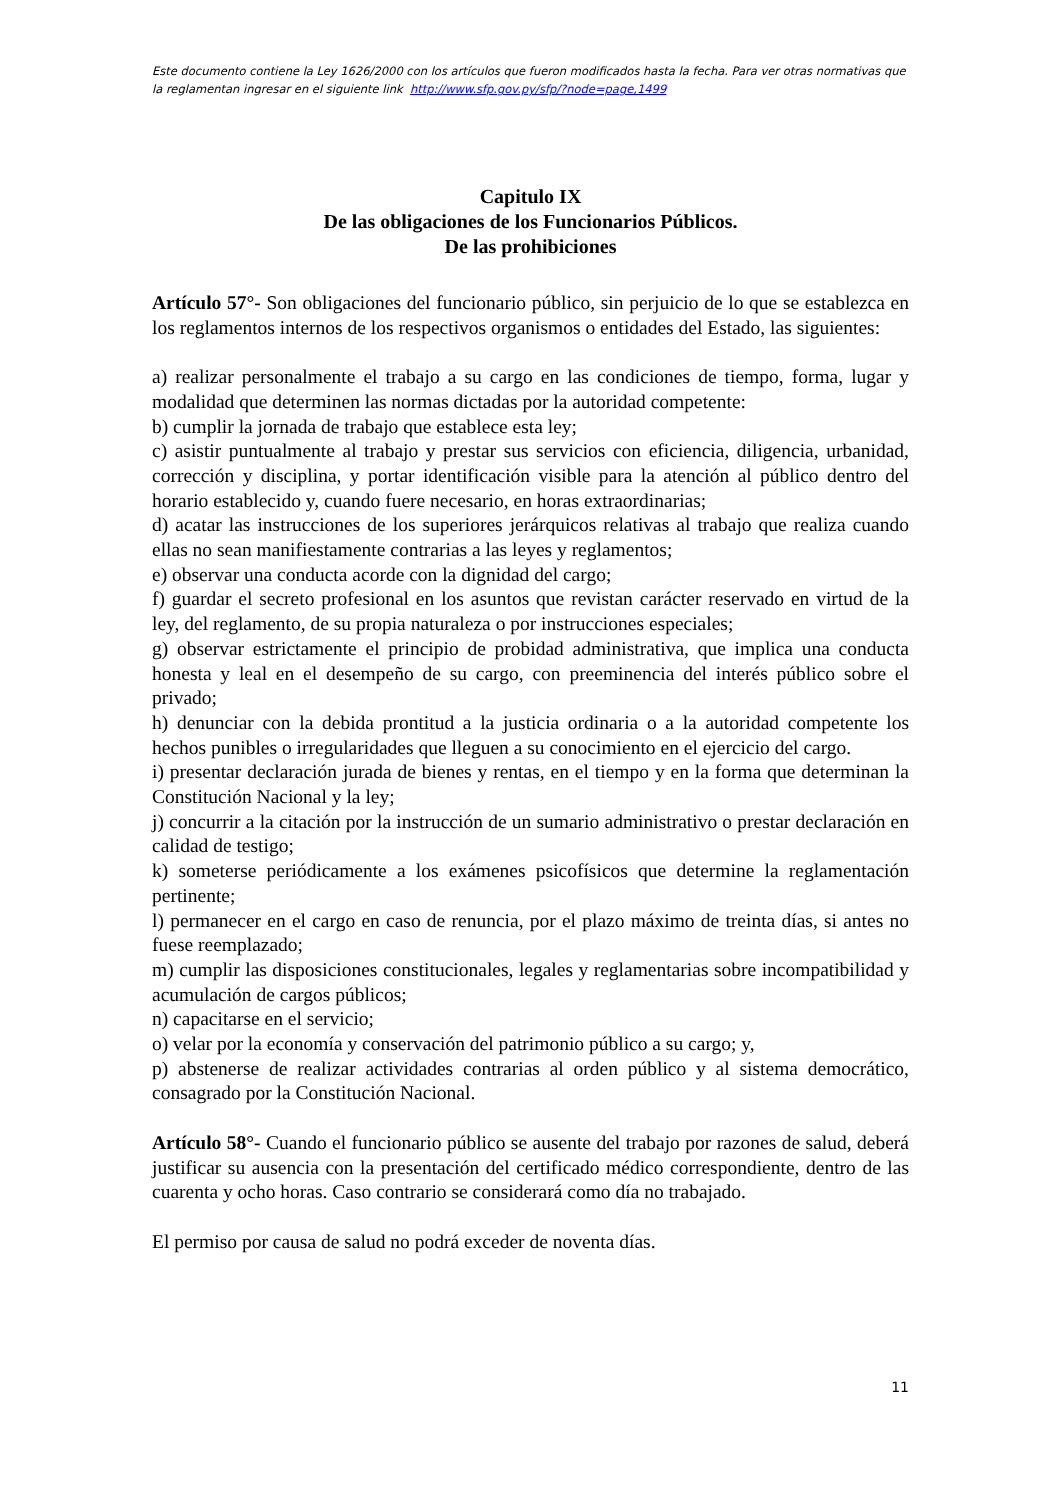Este documento contiene la Ley 1626/2000 con los artículos que fueron modificados hasta la fecha. Para ver otras normativas que la reglamentan ingresar en el siguiente link http://www.sfp.gov.py/sfp/?node=page,1499
Capitulo IX
De las obligaciones de los Funcionarios Públicos.
De las prohibiciones
Artículo 57°- Son obligaciones del funcionario público, sin perjuicio de lo que se establezca en los reglamentos internos de los respectivos organismos o entidades del Estado, las siguientes:
a) realizar personalmente el trabajo a su cargo en las condiciones de tiempo, forma, lugar y modalidad que determinen las normas dictadas por la autoridad competente:
b) cumplir la jornada de trabajo que establece esta ley;
c) asistir puntualmente al trabajo y prestar sus servicios con eficiencia, diligencia, urbanidad, corrección y disciplina, y portar identificación visible para la atención al público dentro del horario establecido y, cuando fuere necesario, en horas extraordinarias;
d) acatar las instrucciones de los superiores jerárquicos relativas al trabajo que realiza cuando ellas no sean manifiestamente contrarias a las leyes y reglamentos;
e) observar una conducta acorde con la dignidad del cargo;
f) guardar el secreto profesional en los asuntos que revistan carácter reservado en virtud de la ley, del reglamento, de su propia naturaleza o por instrucciones especiales;
g) observar estrictamente el principio de probidad administrativa, que implica una conducta honesta y leal en el desempeño de su cargo, con preeminencia del interés público sobre el privado;
h) denunciar con la debida prontitud a la justicia ordinaria o a la autoridad competente los hechos punibles o irregularidades que lleguen a su conocimiento en el ejercicio del cargo.
i) presentar declaración jurada de bienes y rentas, en el tiempo y en la forma que determinan la Constitución Nacional y la ley;
j) concurrir a la citación por la instrucción de un sumario administrativo o prestar declaración en calidad de testigo;
k) someterse periódicamente a los exámenes psicofísicos que determine la reglamentación pertinente;
l) permanecer en el cargo en caso de renuncia, por el plazo máximo de treinta días, si antes no fuese reemplazado;
m) cumplir las disposiciones constitucionales, legales y reglamentarias sobre incompatibilidad y acumulación de cargos públicos;
n) capacitarse en el servicio;
o) velar por la economía y conservación del patrimonio público a su cargo; y,
p) abstenerse de realizar actividades contrarias al orden público y al sistema democrático, consagrado por la Constitución Nacional.
Artículo 58°- Cuando el funcionario público se ausente del trabajo por razones de salud, deberá justificar su ausencia con la presentación del certificado médico correspondiente, dentro de las cuarenta y ocho horas. Caso contrario se considerará como día no trabajado.
El permiso por causa de salud no podrá exceder de noventa días.
11